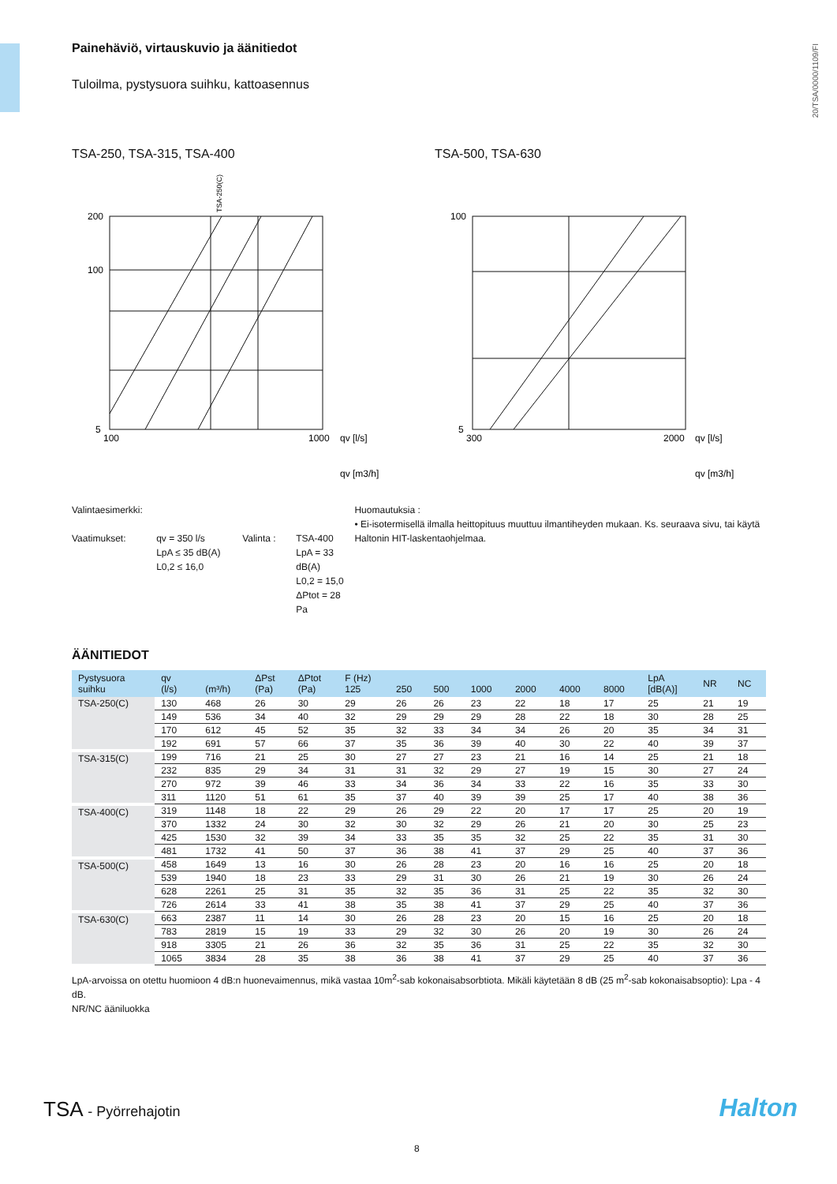20/TSA/0000/1109/FI
Painehäviö, virtauskuvio ja äänitiedot
Tuloilma, pystysuora suihku, kattoasennus
TSA-250, TSA-315, TSA-400
200
100
5
100
1000
qv [l/s]
qv [m3/h]
TSA-250(C)
TSA-500, TSA-630
100
5
300
2000
qv [l/s]
qv [m3/h]
Valintaesimerkki:
Vaatimukset: qv = 350 l/s
LpA ≤ 35 dB(A)
L0,2 ≤ 16,0
Valinta : TSA-400
LpA = 33 dB(A)
L0,2 = 15,0
ΔPtot = 28 Pa
Huomautuksia :
• Ei-isotermisellä ilmalla heittopituus muuttuu ilmantiheyden mukaan. Ks. seuraava sivu, tai käytä Haltonin HIT-laskentaohjelmaa.
ÄÄNITIEDOT
| Pystysuora suihku | qv (l/s) | (m³/h) | ΔPst (Pa) | ΔPtot (Pa) | F (Hz) 125 | 250 | 500 | 1000 | 2000 | 4000 | 8000 | LpA [dB(A)] | NR | NC |
| --- | --- | --- | --- | --- | --- | --- | --- | --- | --- | --- | --- | --- | --- | --- |
| TSA-250(C) | 130 | 468 | 26 | 30 | 29 | 26 | 26 | 23 | 22 | 18 | 17 | 25 | 21 | 19 |
| | 149 | 536 | 34 | 40 | 32 | 29 | 29 | 29 | 28 | 22 | 18 | 30 | 28 | 25 |
| | 170 | 612 | 45 | 52 | 35 | 32 | 33 | 34 | 34 | 26 | 20 | 35 | 34 | 31 |
| | 192 | 691 | 57 | 66 | 37 | 35 | 36 | 39 | 40 | 30 | 22 | 40 | 39 | 37 |
| TSA-315(C) | 199 | 716 | 21 | 25 | 30 | 27 | 27 | 23 | 21 | 16 | 14 | 25 | 21 | 18 |
| | 232 | 835 | 29 | 34 | 31 | 31 | 32 | 29 | 27 | 19 | 15 | 30 | 27 | 24 |
| | 270 | 972 | 39 | 46 | 33 | 34 | 36 | 34 | 33 | 22 | 16 | 35 | 33 | 30 |
| | 311 | 1120 | 51 | 61 | 35 | 37 | 40 | 39 | 39 | 25 | 17 | 40 | 38 | 36 |
| TSA-400(C) | 319 | 1148 | 18 | 22 | 29 | 26 | 29 | 22 | 20 | 17 | 17 | 25 | 20 | 19 |
| | 370 | 1332 | 24 | 30 | 32 | 30 | 32 | 29 | 26 | 21 | 20 | 30 | 25 | 23 |
| | 425 | 1530 | 32 | 39 | 34 | 33 | 35 | 35 | 32 | 25 | 22 | 35 | 31 | 30 |
| | 481 | 1732 | 41 | 50 | 37 | 36 | 38 | 41 | 37 | 29 | 25 | 40 | 37 | 36 |
| TSA-500(C) | 458 | 1649 | 13 | 16 | 30 | 26 | 28 | 23 | 20 | 16 | 16 | 25 | 20 | 18 |
| | 539 | 1940 | 18 | 23 | 33 | 29 | 31 | 30 | 26 | 21 | 19 | 30 | 26 | 24 |
| | 628 | 2261 | 25 | 31 | 35 | 32 | 35 | 36 | 31 | 25 | 22 | 35 | 32 | 30 |
| | 726 | 2614 | 33 | 41 | 38 | 35 | 38 | 41 | 37 | 29 | 25 | 40 | 37 | 36 |
| TSA-630(C) | 663 | 2387 | 11 | 14 | 30 | 26 | 28 | 23 | 20 | 15 | 16 | 25 | 20 | 18 |
| | 783 | 2819 | 15 | 19 | 33 | 29 | 32 | 30 | 26 | 20 | 19 | 30 | 26 | 24 |
| | 918 | 3305 | 21 | 26 | 36 | 32 | 35 | 36 | 31 | 25 | 22 | 35 | 32 | 30 |
| | 1065 | 3834 | 28 | 35 | 38 | 36 | 38 | 41 | 37 | 29 | 25 | 40 | 37 | 36 |
LpA-arvoissa on otettu huomioon 4 dB:n huonevaimennus, mikä vastaa 10m<sup>2</sup>-sab kokonaisabsorbtiota. Mikäli käytetään 8 dB (25 m<sup>2</sup>-sab kokonaisabsoptio): Lpa - 4 dB.
NR/NC ääniluokka
TSA - Pyörrehajotin Halton
8